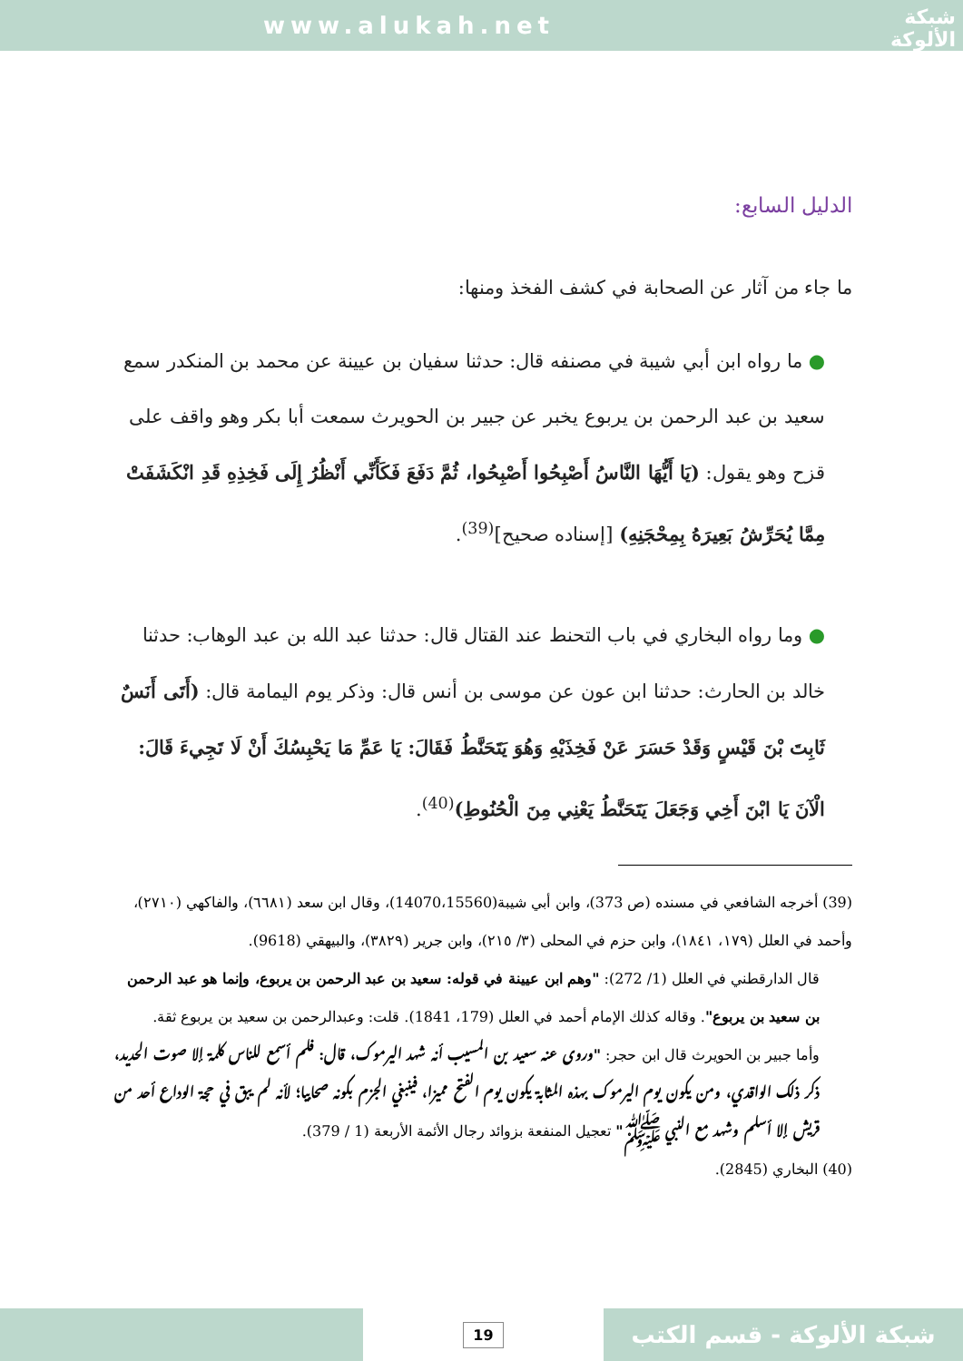www.alukah.net
شبكة
الألوكة
الدليل السابع:
ما جاء من آثار عن الصحابة في كشف الفخذ ومنها:
● ما رواه ابن أبي شيبة في مصنفه قال: حدثنا سفيان بن عيينة عن محمد بن المنكدر سمع سعيد بن عبد الرحمن بن يربوع يخبر عن جبير بن الحويرث سمعت أبا بكر وهو واقف على قزح وهو يقول: (يَا أَيُّهَا النَّاسُ أَصْبِحُوا أَصْبِحُوا، ثُمَّ دَفَعَ فَكَأَنِّي أَنْظُرُ إِلَى فَخِذِهِ قَدِ انْكَشَفَتْ مِمَّا يُحَرِّشُ بَعِيرَهُ بِمِحْجَنِهِ) [إسناده صحيح]<sup>(39)</sup>.
● وما رواه البخاري في باب التحنط عند القتال قال: حدثنا عبد الله بن عبد الوهاب: حدثنا خالد بن الحارث: حدثنا ابن عون عن موسى بن أنس قال: وذكر يوم اليمامة قال: (أَتَى أَنَسٌ ثَابِتَ بْنَ قَيْسٍ وَقَدْ حَسَرَ عَنْ فَخِذَيْهِ وَهُوَ يَتَحَنَّطُ فَقَالَ: يَا عَمِّ مَا يَحْبِسُكَ أَنْ لَا تَجِيءَ قَالَ: الْآنَ يَا ابْنَ أَخِي وَجَعَلَ يَتَحَنَّطُ يَعْنِي مِنَ الْحُنُوطِ)<sup>(40)</sup>.
(39) أخرجه الشافعي في مسنده (ص 373)، وابن أبي شيبة(14070،15560)، وقال ابن سعد (٦٦٨١)، والفاكهي (٢٧١٠)، وأحمد في العلل (١٧٩، ١٨٤١)، وابن حزم في المحلى (٣/ ٢١٥)، وابن جرير (٣٨٢٩)، والبيهقي (9618).
قال الدارقطني في العلل (1/ 272): "وهم ابن عيينة في قوله: سعيد بن عبد الرحمن بن يربوع، وإنما هو عبد الرحمن بن سعيد بن يربوع". وقاله كذلك الإمام أحمد في العلل (179، 1841). قلت: وعبدالرحمن بن سعيد بن يربوع ثقة.
وأما جبير بن الحويرث قال ابن حجر: "وروى عنه سعيد بن المسيب أنه شهد اليرموك، قال: فلم أسمع للناس كلمة إلا صوت الحديد، ذكر ذلك الواقدي، ومن يكون يوم اليرموك بهذه المثابة يكون يوم الفتح مميزا، فينبغي الجزم بكونه صحابيا؛ لأنه لم يبق في حجة الوداع أحد من قريش إلا أسلم وشهد مع النبي ﷺ" تعجيل المنفعة بزوائد رجال الأئمة الأربعة (1 / 379).
(40) البخاري (2845).
19
شبكة الألوكة - قسم الكتب